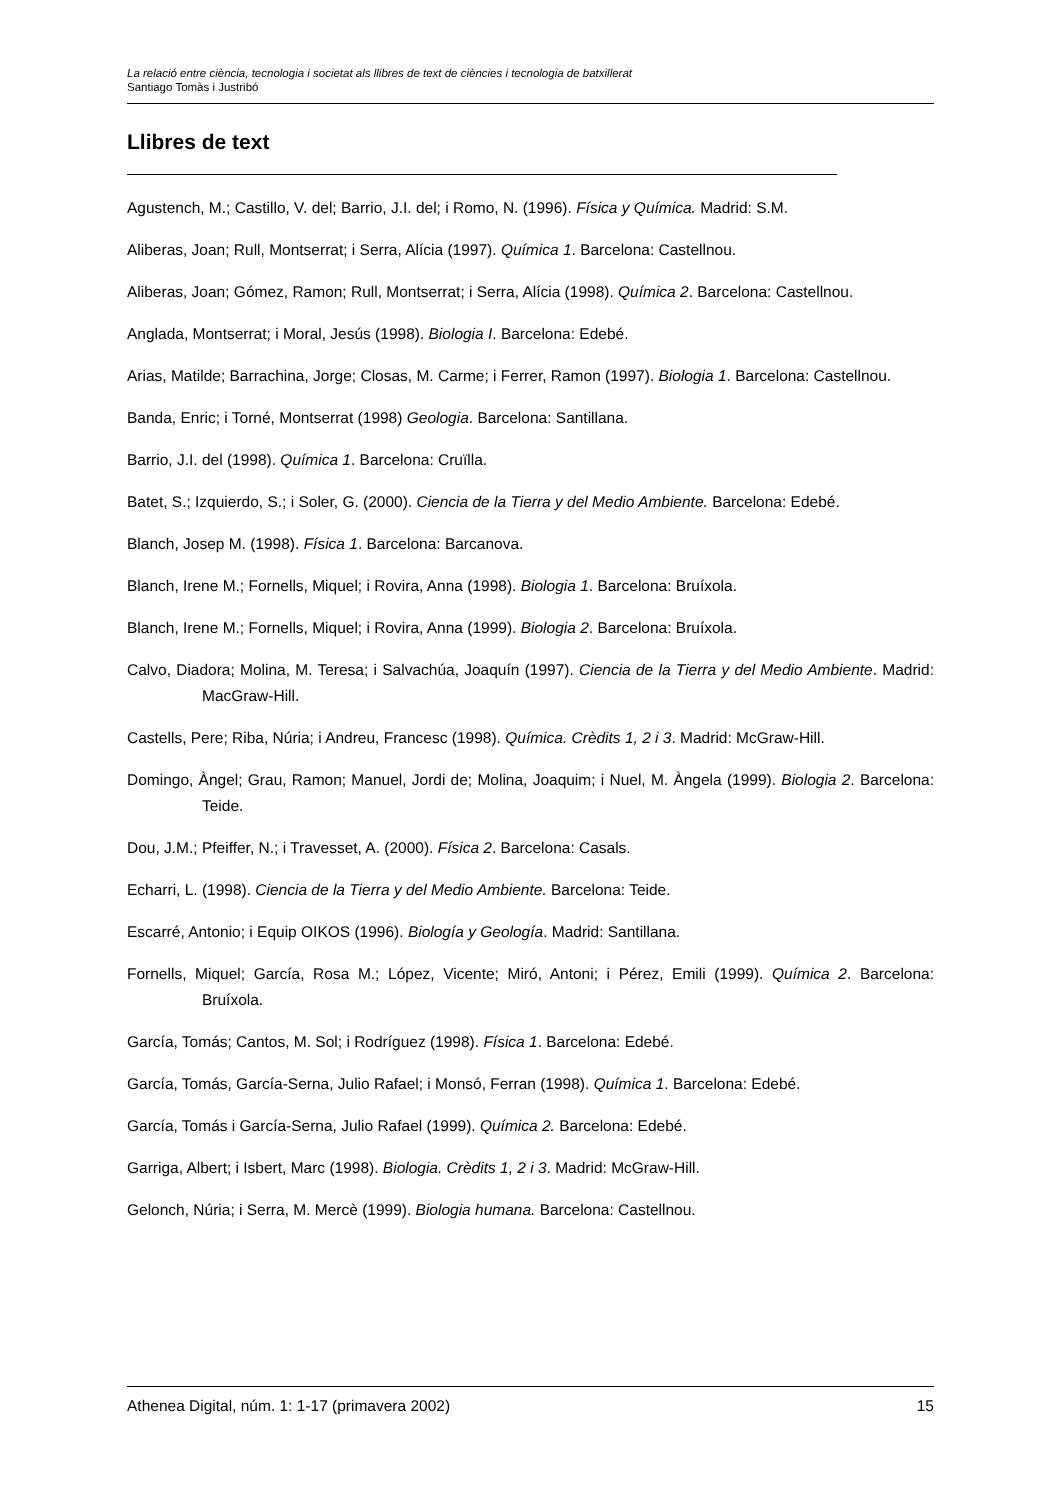La relació entre ciència, tecnologia i societat als llibres de text de ciències i tecnologia de batxillerat
Santiago Tomàs i Justribó
Llibres de text
Agustench, M.; Castillo, V. del; Barrio, J.I. del; i Romo, N. (1996). Física y Química. Madrid: S.M.
Aliberas, Joan; Rull, Montserrat; i Serra, Alícia (1997). Química 1. Barcelona: Castellnou.
Aliberas, Joan; Gómez, Ramon; Rull, Montserrat; i Serra, Alícia (1998). Química 2. Barcelona: Castellnou.
Anglada, Montserrat; i Moral, Jesús (1998). Biologia I. Barcelona: Edebé.
Arias, Matilde; Barrachina, Jorge; Closas, M. Carme; i Ferrer, Ramon (1997). Biologia 1. Barcelona: Castellnou.
Banda, Enric; i Torné, Montserrat (1998) Geologia. Barcelona: Santillana.
Barrio, J.I. del (1998). Química 1. Barcelona: Cruïlla.
Batet, S.; Izquierdo, S.; i Soler, G. (2000). Ciencia de la Tierra y del Medio Ambiente. Barcelona: Edebé.
Blanch, Josep M. (1998). Física 1. Barcelona: Barcanova.
Blanch, Irene M.; Fornells, Miquel; i Rovira, Anna (1998). Biologia 1. Barcelona: Bruíxola.
Blanch, Irene M.; Fornells, Miquel; i Rovira, Anna (1999). Biologia 2. Barcelona: Bruíxola.
Calvo, Diadora; Molina, M. Teresa; i Salvachúa, Joaquín (1997). Ciencia de la Tierra y del Medio Ambiente. Madrid: MacGraw-Hill.
Castells, Pere; Riba, Núria; i Andreu, Francesc (1998). Química. Crèdits 1, 2 i 3. Madrid: McGraw-Hill.
Domingo, Àngel; Grau, Ramon; Manuel, Jordi de; Molina, Joaquim; i Nuel, M. Àngela (1999). Biologia 2. Barcelona: Teide.
Dou, J.M.; Pfeiffer, N.; i Travesset, A. (2000). Física 2. Barcelona: Casals.
Echarri, L. (1998). Ciencia de la Tierra y del Medio Ambiente. Barcelona: Teide.
Escarré, Antonio; i Equip OIKOS (1996). Biología y Geología. Madrid: Santillana.
Fornells, Miquel; García, Rosa M.; López, Vicente; Miró, Antoni; i Pérez, Emili (1999). Química 2. Barcelona: Bruíxola.
García, Tomás; Cantos, M. Sol; i Rodríguez (1998). Física 1. Barcelona: Edebé.
García, Tomás, García-Serna, Julio Rafael; i Monsó, Ferran (1998). Química 1. Barcelona: Edebé.
García, Tomás i García-Serna, Julio Rafael (1999). Química 2. Barcelona: Edebé.
Garriga, Albert; i Isbert, Marc (1998). Biologia. Crèdits 1, 2 i 3. Madrid: McGraw-Hill.
Gelonch, Núria; i Serra, M. Mercè (1999). Biologia humana. Barcelona: Castellnou.
Athenea Digital, núm. 1: 1-17 (primavera 2002) 15